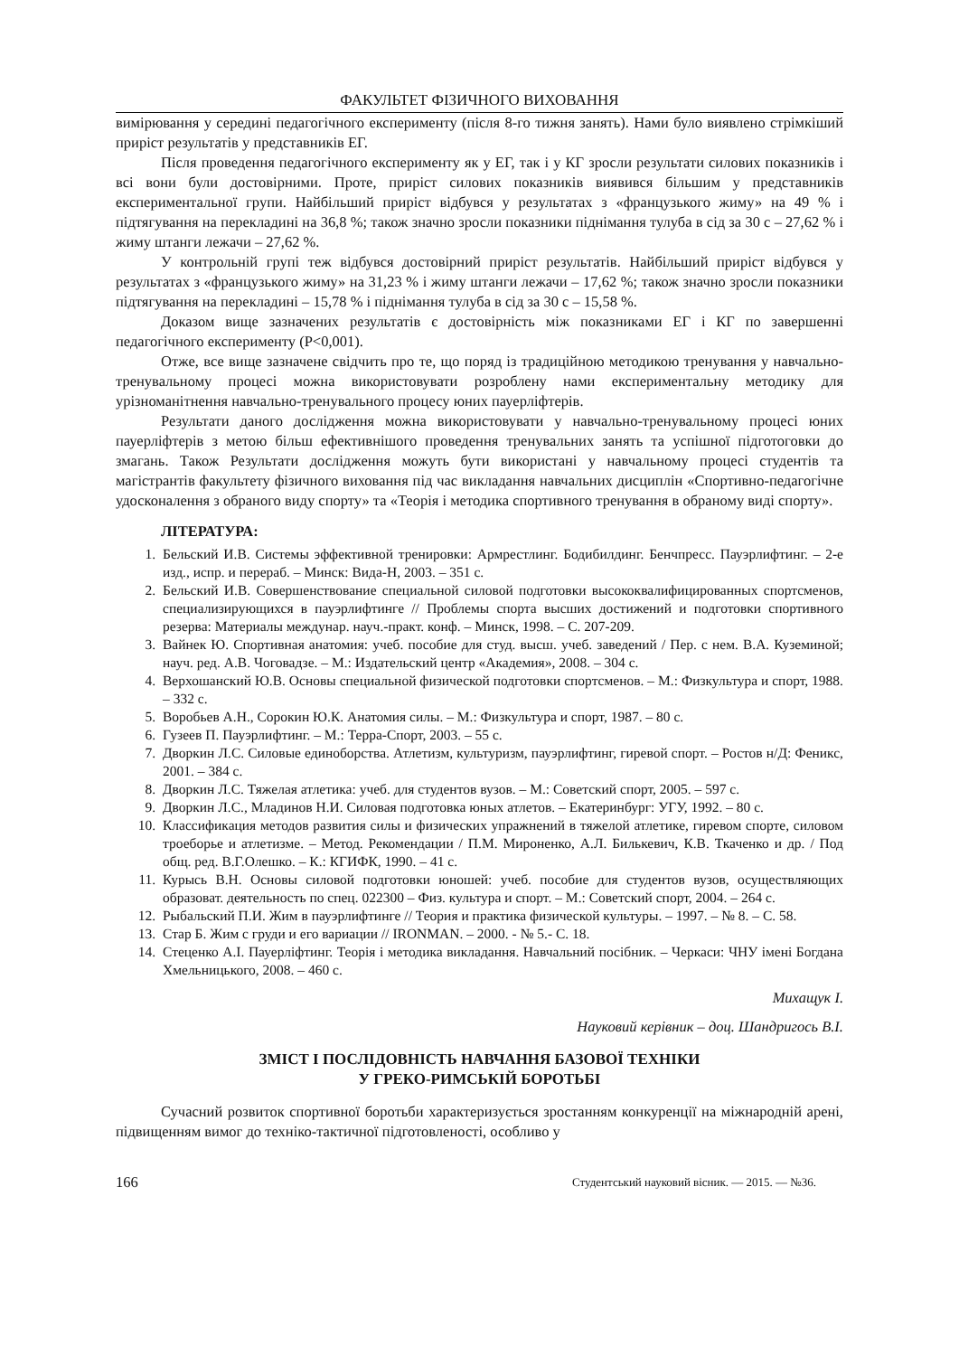ФАКУЛЬТЕТ ФІЗИЧНОГО ВИХОВАННЯ
вимірювання у середині педагогічного експерименту (після 8-го тижня занять). Нами було виявлено стрімкіший приріст результатів у представників ЕГ.
Після проведення педагогічного експерименту як у ЕГ, так і у КГ зросли результати силових показників і всі вони були достовірними. Проте, приріст силових показників виявився більшим у представників експериментальної групи. Найбільший приріст відбувся у результатах з «французького жиму» на 49 % і підтягування на перекладині на 36,8 %; також значно зросли показники піднімання тулуба в сід за 30 с – 27,62 % і жиму штанги лежачи – 27,62 %.
У контрольній групі теж відбувся достовірний приріст результатів. Найбільший приріст відбувся у результатах з «французького жиму» на 31,23 % і жиму штанги лежачи – 17,62 %; також значно зросли показники підтягування на перекладині – 15,78 % і піднімання тулуба в сід за 30 с – 15,58 %.
Доказом вище зазначених результатів є достовірність між показниками ЕГ і КГ по завершенні педагогічного експерименту (Р<0,001).
Отже, все вище зазначене свідчить про те, що поряд із традиційною методикою тренування у навчально-тренувальному процесі можна використовувати розроблену нами експериментальну методику для урізноманітнення навчально-тренувального процесу юних пауерліфтерів.
Результати даного дослідження можна використовувати у навчально-тренувальному процесі юних пауерліфтерів з метою більш ефективнішого проведення тренувальних занять та успішної підготоговки до змагань. Також Результати дослідження можуть бути використані у навчальному процесі студентів та магістрантів факультету фізичного виховання під час викладання навчальних дисциплін «Спортивно-педагогічне удосконалення з обраного виду спорту» та «Теорія і методика спортивного тренування в обраному виді спорту».
ЛІТЕРАТУРА:
1. Бельский И.В. Системы эффективной тренировки: Армрестлинг. Бодибилдинг. Бенчпресс. Пауэрлифтинг. – 2-е изд., испр. и перераб. – Минск: Вида-Н, 2003. – 351 с.
2. Бельский И.В. Совершенствование специальной силовой подготовки высококвалифицированных спортсменов, специализирующихся в пауэрлифтинге // Проблемы спорта высших достижений и подготовки спортивного резерва: Материалы междунар. науч.-практ. конф. – Минск, 1998. – С. 207-209.
3. Вайнек Ю. Спортивная анатомия: учеб. пособие для студ. высш. учеб. заведений / Пер. с нем. В.А. Куземиной; науч. ред. А.В. Чоговадзе. – М.: Издательский центр «Академия», 2008. – 304 с.
4. Верхошанский Ю.В. Основы специальной физической подготовки спортсменов. – М.: Физкультура и спорт, 1988. – 332 с.
5. Воробьев А.Н., Сорокин Ю.К. Анатомия силы. – М.: Физкультура и спорт, 1987. – 80 с.
6. Гузеев П. Пауэрлифтинг. – М.: Терра-Спорт, 2003. – 55 с.
7. Дворкин Л.С. Силовые единоборства. Атлетизм, культуризм, пауэрлифтинг, гиревой спорт. – Ростов н/Д: Феникс, 2001. – 384 с.
8. Дворкин Л.С. Тяжелая атлетика: учеб. для студентов вузов. – М.: Советский спорт, 2005. – 597 с.
9. Дворкин Л.С., Младинов Н.И. Силовая подготовка юных атлетов. – Екатеринбург: УГУ, 1992. – 80 с.
10. Классификация методов развития силы и физических упражнений в тяжелой атлетике, гиревом спорте, силовом троеборье и атлетизме. – Метод. Рекомендации / П.М. Мироненко, А.Л. Билькевич, К.В. Ткаченко и др. / Под общ. ред. В.Г.Олешко. – К.: КГИФК, 1990. – 41 с.
11. Курысь В.Н. Основы силовой подготовки юношей: учеб. пособие для студентов вузов, осуществляющих образоват. деятельность по спец. 022300 – Физ. культура и спорт. – М.: Советский спорт, 2004. – 264 с.
12. Рыбальский П.И. Жим в пауэрлифтинге // Теория и практика физической культуры. – 1997. – № 8. – С. 58.
13. Стар Б. Жим с груди и его вариации // IRONMAN. – 2000. - № 5.- С. 18.
14. Стеценко А.І. Пауерліфтинг. Теорія і методика викладання. Навчальний посібник. – Черкаси: ЧНУ імені Богдана Хмельницького, 2008. – 460 с.
Михащук І.
Науковий керівник – доц. Шандригось В.І.
ЗМІСТ І ПОСЛІДОВНІСТЬ НАВЧАННЯ БАЗОВОЇ ТЕХНІКИ
У ГРЕКО-РИМСЬКІЙ БОРОТЬБІ
Сучасний розвиток спортивної боротьби характеризується зростанням конкуренції на міжнародній арені, підвищенням вимог до техніко-тактичної підготовленості, особливо у
166 Студентський науковий вісник. — 2015. — №36.